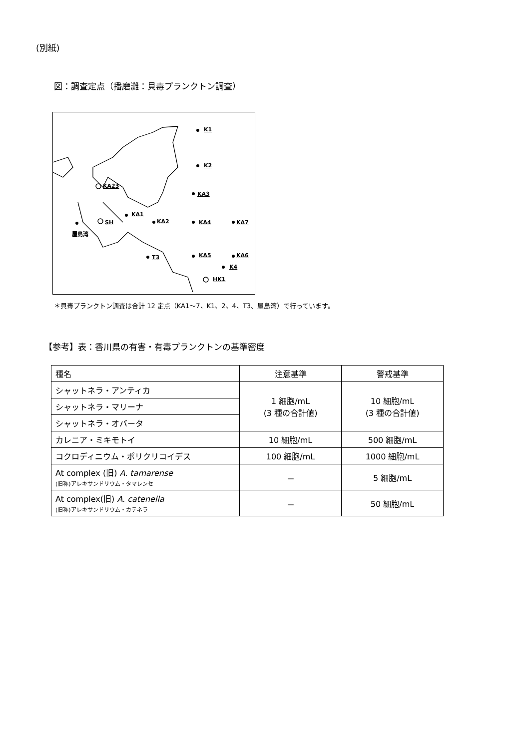(別紙)
図：調査定点（播磨灘：貝毒プランクトン調査）
K1
K2
KA23
KA3
KA1
KA2 KA4 KA7 SH
屋島湾
T3 KA5 KA6
K4
HK1
＊貝毒プランクトン調査は合計 12 定点（KA1～7、K1、2、4、T3、屋島湾）で行っています。
【参考】表：香川県の有害・有毒プランクトンの基準密度
| 種名 | 注意基準 | 警戒基準 |
| --- | --- | --- |
| シャットネラ・アンティカ | 1 細胞/mL (3 種の合計値) | 10 細胞/mL (3 種の合計値) |
| シャットネラ・マリーナ | | |
| シャットネラ・オバータ | | |
| カレニア・ミキモトイ | 10 細胞/mL | 500 細胞/mL |
| コクロディニウム・ポリクリコイデス | 100 細胞/mL | 1000 細胞/mL |
| At complex (旧) A. tamarense (旧称)アレキサンドリウム・タマレンセ | － | 5 細胞/mL |
| At complex(旧) A. catenella (旧称)アレキサンドリウム・カテネラ | － | 50 細胞/mL |